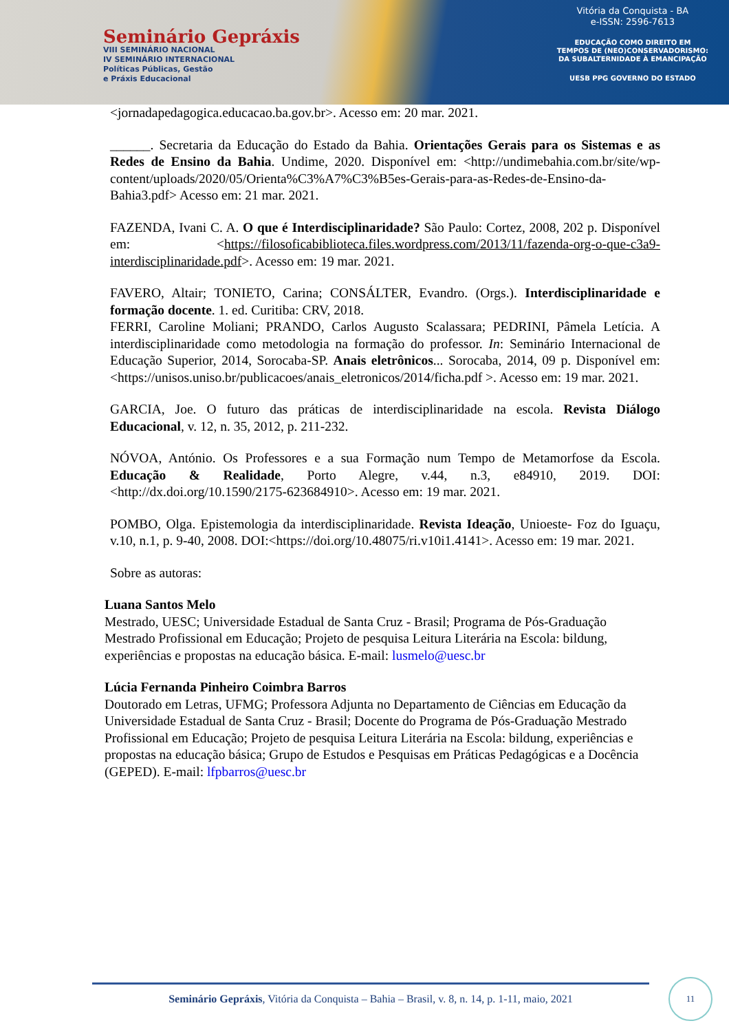Seminário Gepráxis
VIII SEMINÁRIO NACIONAL
IV SEMINÁRIO INTERNACIONAL
Políticas Públicas, Gestão
e Práxis Educacional
Vitória da Conquista - BA
e-ISSN: 2596-7613
EDUCAÇÃO COMO DIREITO EM
TEMPOS DE (NEO)CONSERVADORISMO:
DA SUBALTERNIDADE À EMANCIPAÇÃO
UESB PPG GOVERNO DO ESTADO
<jornadapedagogica.educacao.ba.gov.br>. Acesso em: 20 mar. 2021.
______. Secretaria da Educação do Estado da Bahia. Orientações Gerais para os Sistemas e as Redes de Ensino da Bahia. Undime, 2020. Disponível em: <http://undimebahia.com.br/site/wp-content/uploads/2020/05/Orienta%C3%A7%C3%B5es-Gerais-para-as-Redes-de-Ensino-da-Bahia3.pdf> Acesso em: 21 mar. 2021.
FAZENDA, Ivani C. A. O que é Interdisciplinaridade? São Paulo: Cortez, 2008, 202 p. Disponível em: <https://filosoficabiblioteca.files.wordpress.com/2013/11/fazenda-org-o-que-c3a9-interdisciplinaridade.pdf>. Acesso em: 19 mar. 2021.
FAVERO, Altair; TONIETO, Carina; CONSÁLTER, Evandro. (Orgs.). Interdisciplinaridade e formação docente. 1. ed. Curitiba: CRV, 2018.
FERRI, Caroline Moliani; PRANDO, Carlos Augusto Scalassara; PEDRINI, Pâmela Letícia. A interdisciplinaridade como metodologia na formação do professor. In: Seminário Internacional de Educação Superior, 2014, Sorocaba-SP. Anais eletrônicos... Sorocaba, 2014, 09 p. Disponível em: <https://unisos.uniso.br/publicacoes/anais_eletronicos/2014/ficha.pdf >. Acesso em: 19 mar. 2021.
GARCIA, Joe. O futuro das práticas de interdisciplinaridade na escola. Revista Diálogo Educacional, v. 12, n. 35, 2012, p. 211-232.
NÓVOA, António. Os Professores e a sua Formação num Tempo de Metamorfose da Escola. Educação & Realidade, Porto Alegre, v.44, n.3, e84910, 2019. DOI: <http://dx.doi.org/10.1590/2175-623684910>. Acesso em: 19 mar. 2021.
POMBO, Olga. Epistemologia da interdisciplinaridade. Revista Ideação, Unioeste- Foz do Iguaçu, v.10, n.1, p. 9-40, 2008. DOI:<https://doi.org/10.48075/ri.v10i1.4141>. Acesso em: 19 mar. 2021.
Sobre as autoras:
Luana Santos Melo
Mestrado, UESC; Universidade Estadual de Santa Cruz - Brasil; Programa de Pós-Graduação Mestrado Profissional em Educação; Projeto de pesquisa Leitura Literária na Escola: bildung, experiências e propostas na educação básica. E-mail: lusmelo@uesc.br
Lúcia Fernanda Pinheiro Coimbra Barros
Doutorado em Letras, UFMG; Professora Adjunta no Departamento de Ciências em Educação da Universidade Estadual de Santa Cruz - Brasil; Docente do Programa de Pós-Graduação Mestrado Profissional em Educação; Projeto de pesquisa Leitura Literária na Escola: bildung, experiências e propostas na educação básica; Grupo de Estudos e Pesquisas em Práticas Pedagógicas e a Docência (GEPED). E-mail: lfpbarros@uesc.br
Seminário Gepráxis, Vitória da Conquista – Bahia – Brasil, v. 8, n. 14, p. 1-11, maio, 2021
11